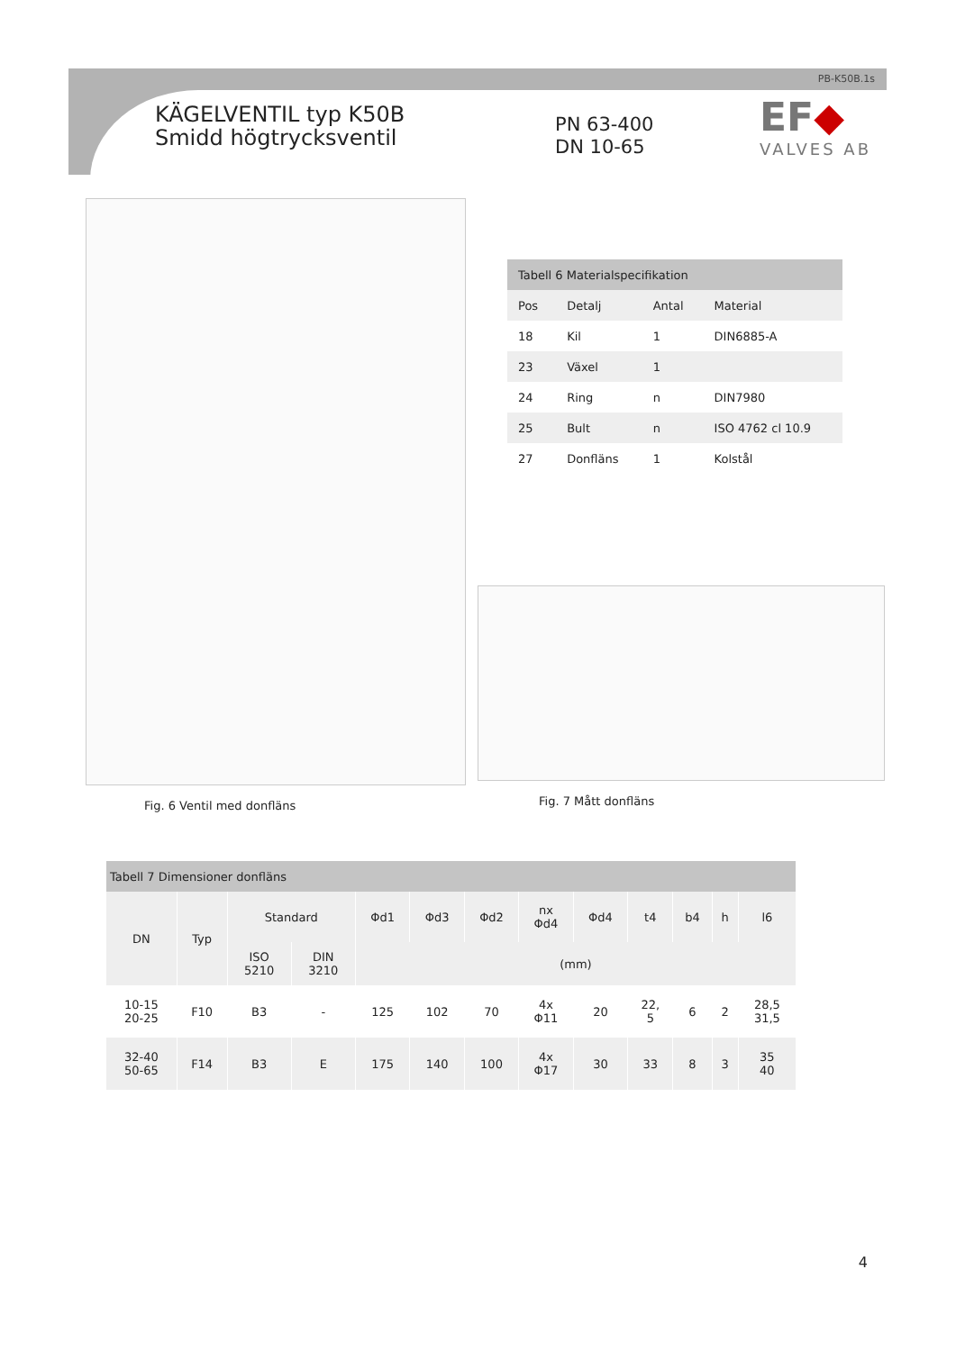PB-K50B.1s
KÄGELVENTIL typ K50B
Smidd högtrycksventil
PN 63-400
DN 10-65
EF◆
VALVES AB
| Tabell 6 Materialspecifikation | | | |
| --- | --- | --- | --- |
| Pos | Detalj | Antal | Material |
| 18 | Kil | 1 | DIN6885-A |
| 23 | Växel | 1 | |
| 24 | Ring | n | DIN7980 |
| 25 | Bult | n | ISO 4762 cl 10.9 |
| 27 | Donfläns | 1 | Kolstål |
Fig. 6 Ventil med donfläns Fig. 7 Mått donfläns
| Tabell 7 Dimensioner donfläns | | | | | | | | | | | | |
| --- | --- | --- | --- | --- | --- | --- | --- | --- | --- | --- | --- | --- |
| DN | Typ | Standard | | Φd1 | Φd3 | Φd2 | nx Φd4 | Φd4 | t4 | b4 | h | l6 |
| | | ISO 5210 | DIN 3210 | (mm) | | | | | | | | |
| 10-15 20-25 | F10 | B3 | - | 125 | 102 | 70 | 4x Φ11 | 20 | 22, 5 | 6 | 2 | 28,5 31,5 |
| 32-40 50-65 | F14 | B3 | E | 175 | 140 | 100 | 4x Φ17 | 30 | 33 | 8 | 3 | 35 40 |
4